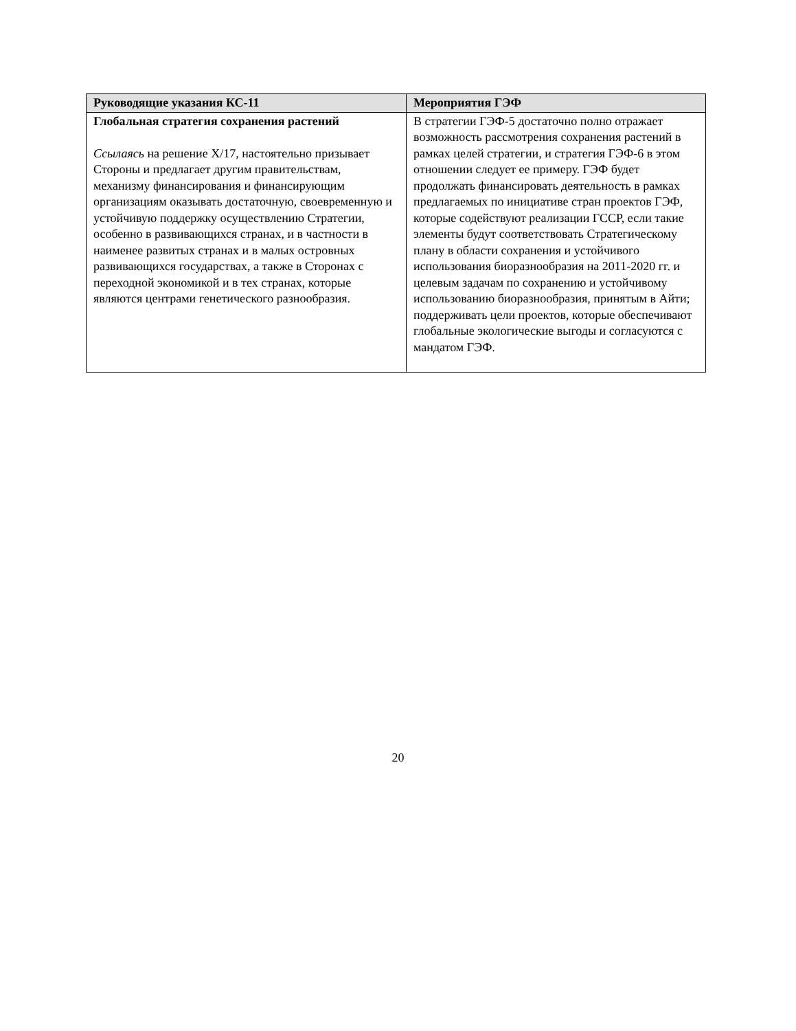| Руководящие указания КС-11 | Мероприятия ГЭФ |
| --- | --- |
| Глобальная стратегия сохранения растений Ссылаясь на решение X/17, настоятельно призывает Стороны и предлагает другим правительствам, механизму финансирования и финансирующим организациям оказывать достаточную, своевременную и устойчивую поддержку осуществлению Стратегии, особенно в развивающихся странах, и в частности в наименее развитых странах и в малых островных развивающихся государствах, а также в Сторонах с переходной экономикой и в тех странах, которые являются центрами генетического разнообразия. | В стратегии ГЭФ-5 достаточно полно отражает возможность рассмотрения сохранения растений в рамках целей стратегии, и стратегия ГЭФ-6 в этом отношении следует ее примеру. ГЭФ будет продолжать финансировать деятельность в рамках предлагаемых по инициативе стран проектов ГЭФ, которые содействуют реализации ГССР, если такие элементы будут соответствовать Стратегическому плану в области сохранения и устойчивого использования биоразнообразия на 2011-2020 гг. и целевым задачам по сохранению и устойчивому использованию биоразнообразия, принятым в Айти; поддерживать цели проектов, которые обеспечивают глобальные экологические выгоды и согласуются с мандатом ГЭФ. |
20